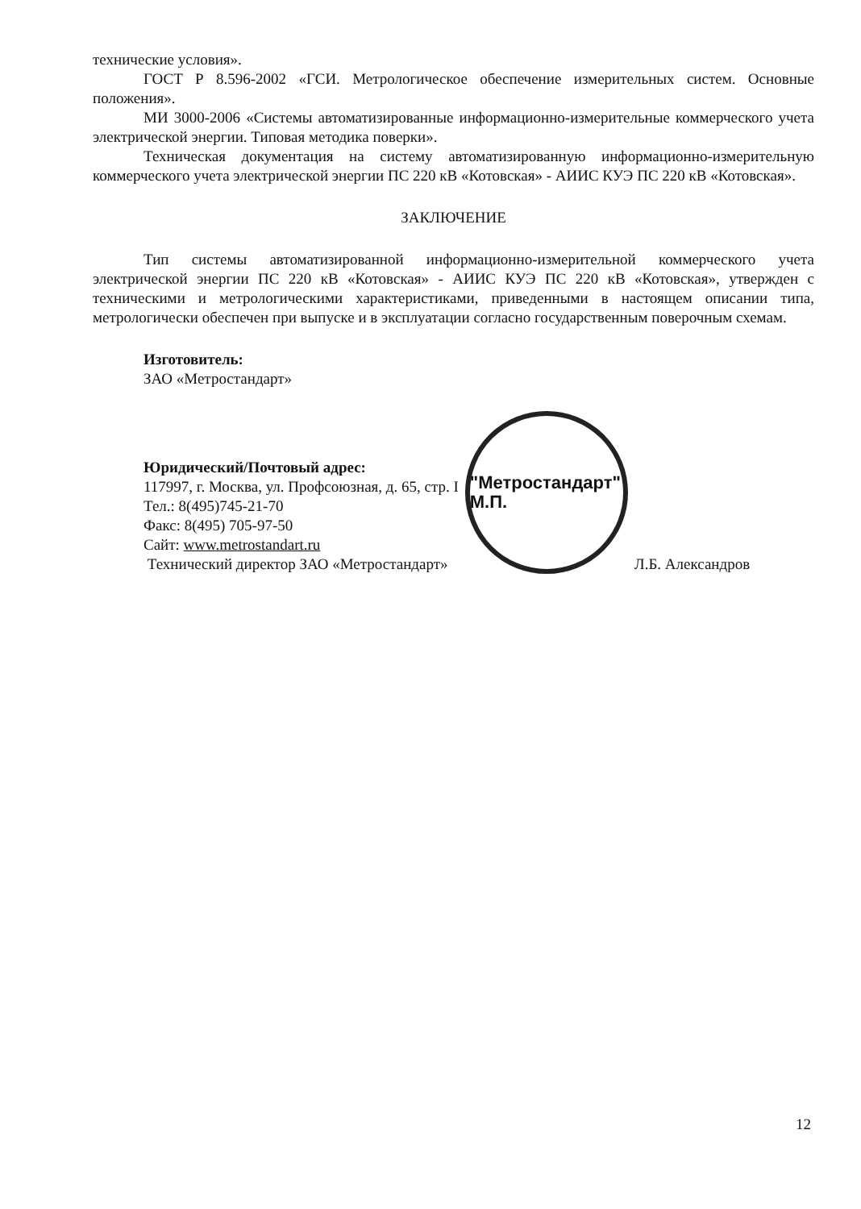технические условия».
ГОСТ Р 8.596-2002 «ГСИ. Метрологическое обеспечение измерительных систем. Основные положения».
МИ 3000-2006 «Системы автоматизированные информационно-измерительные коммерческого учета электрической энергии. Типовая методика поверки».
Техническая документация на систему автоматизированную информационно-измерительную коммерческого учета электрической энергии ПС 220 кВ «Котовская» - АИИС КУЭ ПС 220 кВ «Котовская».
ЗАКЛЮЧЕНИЕ
Тип системы автоматизированной информационно-измерительной коммерческого учета электрической энергии ПС 220 кВ «Котовская» - АИИС КУЭ ПС 220 кВ «Котовская», утвержден с техническими и метрологическими характеристиками, приведенными в настоящем описании типа, метрологически обеспечен при выпуске и в эксплуатации согласно государственным поверочным схемам.
Изготовитель:
ЗАО «Метростандарт»
Юридический/Почтовый адрес:
117997, г. Москва, ул. Профсоюзная, д. 65, стр. I
Тел.: 8(495)745-21-70
Факс: 8(495) 705-97-50
Сайт: www.metrostandart.ru
Технический директор ЗАО «Метростандарт»
"Метростандарт" М.П.
Л.Б. Александров
12